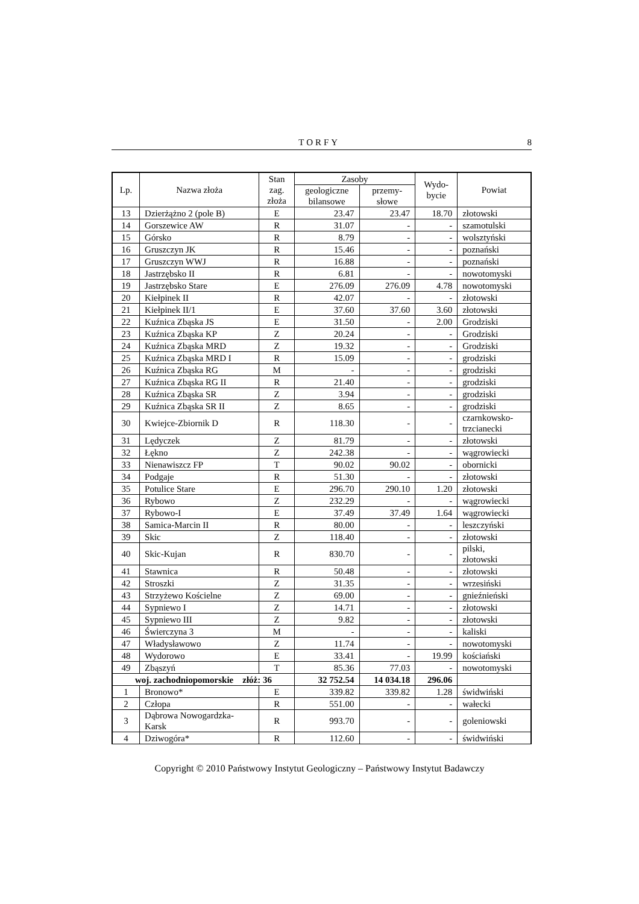TORFY 8
| Lp. | Nazwa złoża | Stan zag. złoża | Zasoby | | Wydo- bycie | Powiat |
| --- | --- | --- | --- | --- | --- | --- |
| | | | geologiczne bilansowe | przemy- słowe | | |
| 13 | Dzierżążno 2 (pole B) | E | 23.47 | 23.47 | 18.70 | złotowski |
| 14 | Gorszewice AW | R | 31.07 | - | - | szamotulski |
| 15 | Górsko | R | 8.79 | - | - | wolsztyński |
| 16 | Gruszczyn JK | R | 15.46 | - | - | poznański |
| 17 | Gruszczyn WWJ | R | 16.88 | - | - | poznański |
| 18 | Jastrzębsko II | R | 6.81 | - | - | nowotomyski |
| 19 | Jastrzębsko Stare | E | 276.09 | 276.09 | 4.78 | nowotomyski |
| 20 | Kiełpinek II | R | 42.07 | - | - | złotowski |
| 21 | Kiełpinek II/1 | E | 37.60 | 37.60 | 3.60 | złotowski |
| 22 | Kuźnica Zbąska JS | E | 31.50 | - | 2.00 | Grodziski |
| 23 | Kuźnica Zbąska KP | Z | 20.24 | - | - | Grodziski |
| 24 | Kuźnica Zbąska MRD | Z | 19.32 | - | - | Grodziski |
| 25 | Kuźnica Zbąska MRD I | R | 15.09 | - | - | grodziski |
| 26 | Kuźnica Zbąska RG | M | - | - | - | grodziski |
| 27 | Kuźnica Zbąska RG II | R | 21.40 | - | - | grodziski |
| 28 | Kuźnica Zbąska SR | Z | 3.94 | - | - | grodziski |
| 29 | Kuźnica Zbąska SR II | Z | 8.65 | - | - | grodziski |
| 30 | Kwiejce-Zbiornik D | R | 118.30 | - | - | czarnkowsko- trzcianecki |
| 31 | Lędyczek | Z | 81.79 | - | - | złotowski |
| 32 | Łękno | Z | 242.38 | - | - | wągrowiecki |
| 33 | Nienawiszcz FP | T | 90.02 | 90.02 | - | obornicki |
| 34 | Podgaje | R | 51.30 | - | - | złotowski |
| 35 | Potulice Stare | E | 296.70 | 290.10 | 1.20 | złotowski |
| 36 | Rybowo | Z | 232.29 | - | - | wągrowiecki |
| 37 | Rybowo-I | E | 37.49 | 37.49 | 1.64 | wągrowiecki |
| 38 | Samica-Marcin II | R | 80.00 | - | - | leszczyński |
| 39 | Skic | Z | 118.40 | - | - | złotowski |
| 40 | Skic-Kujan | R | 830.70 | - | - | pilski, złotowski |
| 41 | Stawnica | R | 50.48 | - | - | złotowski |
| 42 | Stroszki | Z | 31.35 | - | - | wrzesiński |
| 43 | Strzyżewo Kościelne | Z | 69.00 | - | - | gnieźnieński |
| 44 | Sypniewo I | Z | 14.71 | - | - | złotowski |
| 45 | Sypniewo III | Z | 9.82 | - | - | złotowski |
| 46 | Świerczyna 3 | M | - | - | - | kaliski |
| 47 | Władysławowo | Z | 11.74 | - | - | nowotomyski |
| 48 | Wydorowo | E | 33.41 | - | 19.99 | kościański |
| 49 | Zbąszyń | T | 85.36 | 77.03 | - | nowotomyski |
| woj. zachodniopomorskie złóż: 36 | | | 32 752.54 | 14 034.18 | 296.06 | |
| 1 | Bronowo* | E | 339.82 | 339.82 | 1.28 | świdwiński |
| 2 | Człopa | R | 551.00 | - | - | wałecki |
| 3 | Dąbrowa Nowogardzka- Karsk | R | 993.70 | - | - | goleniowski |
| 4 | Dziwogóra* | R | 112.60 | - | - | świdwiński |
Copyright © 2010 Państwowy Instytut Geologiczny – Państwowy Instytut Badawczy